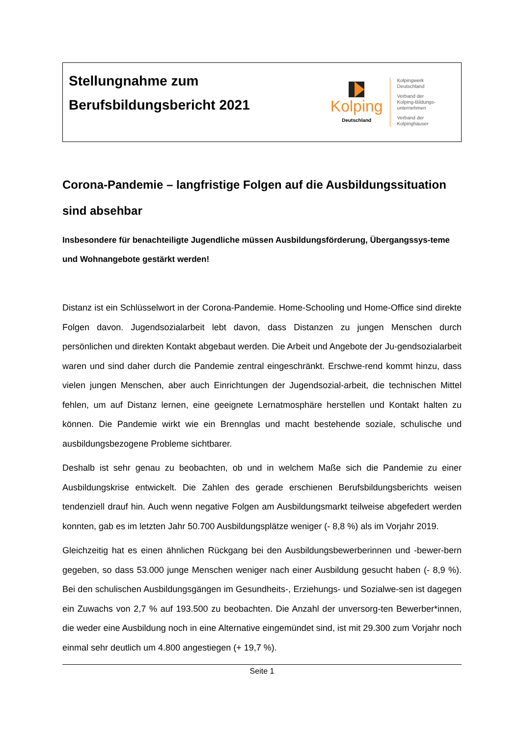Stellungnahme zum
Berufsbildungsbericht 2021
Kolping
Deutschland
Kolpingwerk
Deutschland
Verband der
Kolping-Bildungs-
unternehmen
Verband der
Kolpinghäuser
Corona-Pandemie – langfristige Folgen auf die Ausbildungssituation sind absehbar
Insbesondere für benachteiligte Jugendliche müssen Ausbildungsförderung, Übergangssys-teme und Wohnangebote gestärkt werden!
Distanz ist ein Schlüsselwort in der Corona-Pandemie. Home-Schooling und Home-Office sind direkte Folgen davon. Jugendsozialarbeit lebt davon, dass Distanzen zu jungen Menschen durch persönlichen und direkten Kontakt abgebaut werden. Die Arbeit und Angebote der Ju-gendsozialarbeit waren und sind daher durch die Pandemie zentral eingeschränkt. Erschwe-rend kommt hinzu, dass vielen jungen Menschen, aber auch Einrichtungen der Jugendsozial-arbeit, die technischen Mittel fehlen, um auf Distanz lernen, eine geeignete Lernatmosphäre herstellen und Kontakt halten zu können. Die Pandemie wirkt wie ein Brennglas und macht bestehende soziale, schulische und ausbildungsbezogene Probleme sichtbarer.
Deshalb ist sehr genau zu beobachten, ob und in welchem Maße sich die Pandemie zu einer Ausbildungskrise entwickelt. Die Zahlen des gerade erschienen Berufsbildungsberichts weisen tendenziell drauf hin. Auch wenn negative Folgen am Ausbildungsmarkt teilweise abgefedert werden konnten, gab es im letzten Jahr 50.700 Ausbildungsplätze weniger (- 8,8 %) als im Vorjahr 2019.
Gleichzeitig hat es einen ähnlichen Rückgang bei den Ausbildungsbewerberinnen und -bewer-bern gegeben, so dass 53.000 junge Menschen weniger nach einer Ausbildung gesucht haben (- 8,9 %). Bei den schulischen Ausbildungsgängen im Gesundheits-, Erziehungs- und Sozialwe-sen ist dagegen ein Zuwachs von 2,7 % auf 193.500 zu beobachten. Die Anzahl der unversorg-ten Bewerber*innen, die weder eine Ausbildung noch in eine Alternative eingemündet sind, ist mit 29.300 zum Vorjahr noch einmal sehr deutlich um 4.800 angestiegen (+ 19,7 %).
Seite 1